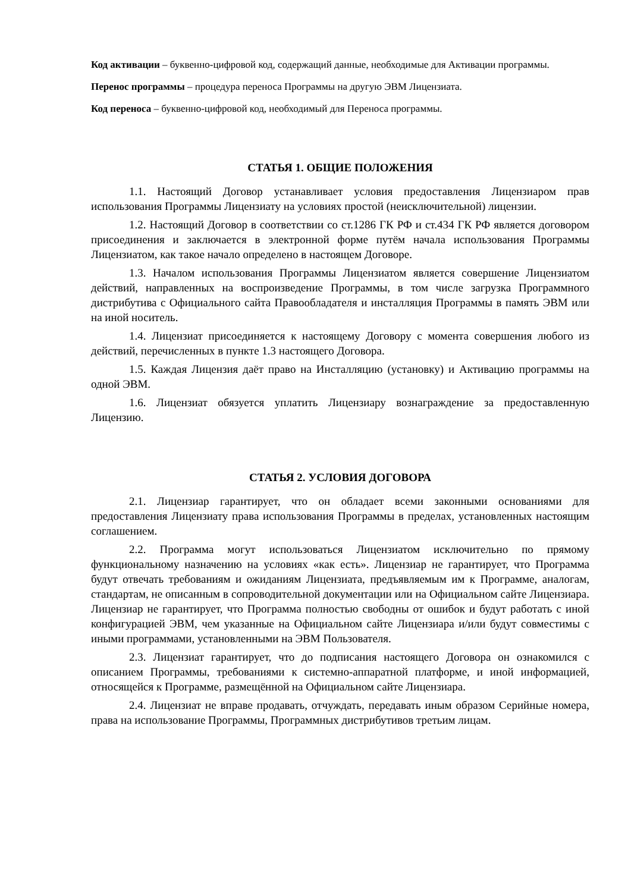Код активации – буквенно-цифровой код, содержащий данные, необходимые для Активации программы.
Перенос программы – процедура переноса Программы на другую ЭВМ Лицензиата.
Код переноса – буквенно-цифровой код, необходимый для Переноса программы.
СТАТЬЯ 1. ОБЩИЕ ПОЛОЖЕНИЯ
1.1. Настоящий Договор устанавливает условия предоставления Лицензиаром прав использования Программы Лицензиату на условиях простой (неисключительной) лицензии.
1.2. Настоящий Договор в соответствии со ст.1286 ГК РФ и ст.434 ГК РФ является договором присоединения и заключается в электронной форме путём начала использования Программы Лицензиатом, как такое начало определено в настоящем Договоре.
1.3. Началом использования Программы Лицензиатом является совершение Лицензиатом действий, направленных на воспроизведение Программы, в том числе загрузка Программного дистрибутива с Официального сайта Правообладателя и инсталляция Программы в память ЭВМ или на иной носитель.
1.4. Лицензиат присоединяется к настоящему Договору с момента совершения любого из действий, перечисленных в пункте 1.3 настоящего Договора.
1.5. Каждая Лицензия даёт право на Инсталляцию (установку) и Активацию программы на одной ЭВМ.
1.6. Лицензиат обязуется уплатить Лицензиару вознаграждение за предоставленную Лицензию.
СТАТЬЯ 2. УСЛОВИЯ ДОГОВОРА
2.1. Лицензиар гарантирует, что он обладает всеми законными основаниями для предоставления Лицензиату права использования Программы в пределах, установленных настоящим соглашением.
2.2. Программа могут использоваться Лицензиатом исключительно по прямому функциональному назначению на условиях «как есть». Лицензиар не гарантирует, что Программа будут отвечать требованиям и ожиданиям Лицензиата, предъявляемым им к Программе, аналогам, стандартам, не описанным в сопроводительной документации или на Официальном сайте Лицензиара. Лицензиар не гарантирует, что Программа полностью свободны от ошибок и будут работать с иной конфигурацией ЭВМ, чем указанные на Официальном сайте Лицензиара и/или будут совместимы с иными программами, установленными на ЭВМ Пользователя.
2.3. Лицензиат гарантирует, что до подписания настоящего Договора он ознакомился с описанием Программы, требованиями к системно-аппаратной платформе, и иной информацией, относящейся к Программе, размещённой на Официальном сайте Лицензиара.
2.4. Лицензиат не вправе продавать, отчуждать, передавать иным образом Серийные номера, права на использование Программы, Программных дистрибутивов третьим лицам.